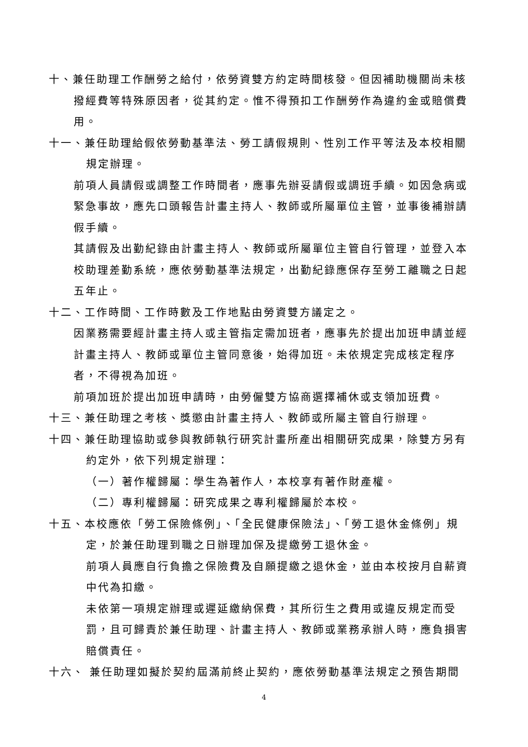十、兼任助理工作酬勞之給付，依勞資雙方約定時間核發。但因補助機關尚未核撥經費等特殊原因者，從其約定。惟不得預扣工作酬勞作為違約金或賠償費用。
十一、兼任助理給假依勞動基準法、勞工請假規則、性別工作平等法及本校相關規定辦理。
前項人員請假或調整工作時間者，應事先辦妥請假或調班手續。如因急病或緊急事故，應先口頭報告計畫主持人、教師或所屬單位主管，並事後補辦請假手續。
其請假及出勤紀錄由計畫主持人、教師或所屬單位主管自行管理，並登入本校助理差勤系統，應依勞動基準法規定，出勤紀錄應保存至勞工離職之日起五年止。
十二、工作時間、工作時數及工作地點由勞資雙方議定之。
因業務需要經計畫主持人或主管指定需加班者，應事先於提出加班申請並經計畫主持人、教師或單位主管同意後，始得加班。未依規定完成核定程序者，不得視為加班。
前項加班於提出加班申請時，由勞僱雙方協商選擇補休或支領加班費。
十三、兼任助理之考核、獎懲由計畫主持人、教師或所屬主管自行辦理。
十四、兼任助理協助或參與教師執行研究計畫所產出相關研究成果，除雙方另有約定外，依下列規定辦理：
（一）著作權歸屬：學生為著作人，本校享有著作財產權。
（二）專利權歸屬：研究成果之專利權歸屬於本校。
十五、本校應依「勞工保險條例」、「全民健康保險法」、「勞工退休金條例」規定，於兼任助理到職之日辦理加保及提繳勞工退休金。
前項人員應自行負擔之保險費及自願提繳之退休金，並由本校按月自薪資中代為扣繳。
未依第一項規定辦理或遲延繳納保費，其所衍生之費用或違反規定而受罰，且可歸責於兼任助理、計畫主持人、教師或業務承辦人時，應負損害賠償責任。
十六、 兼任助理如擬於契約屆滿前終止契約，應依勞動基準法規定之預告期間
4